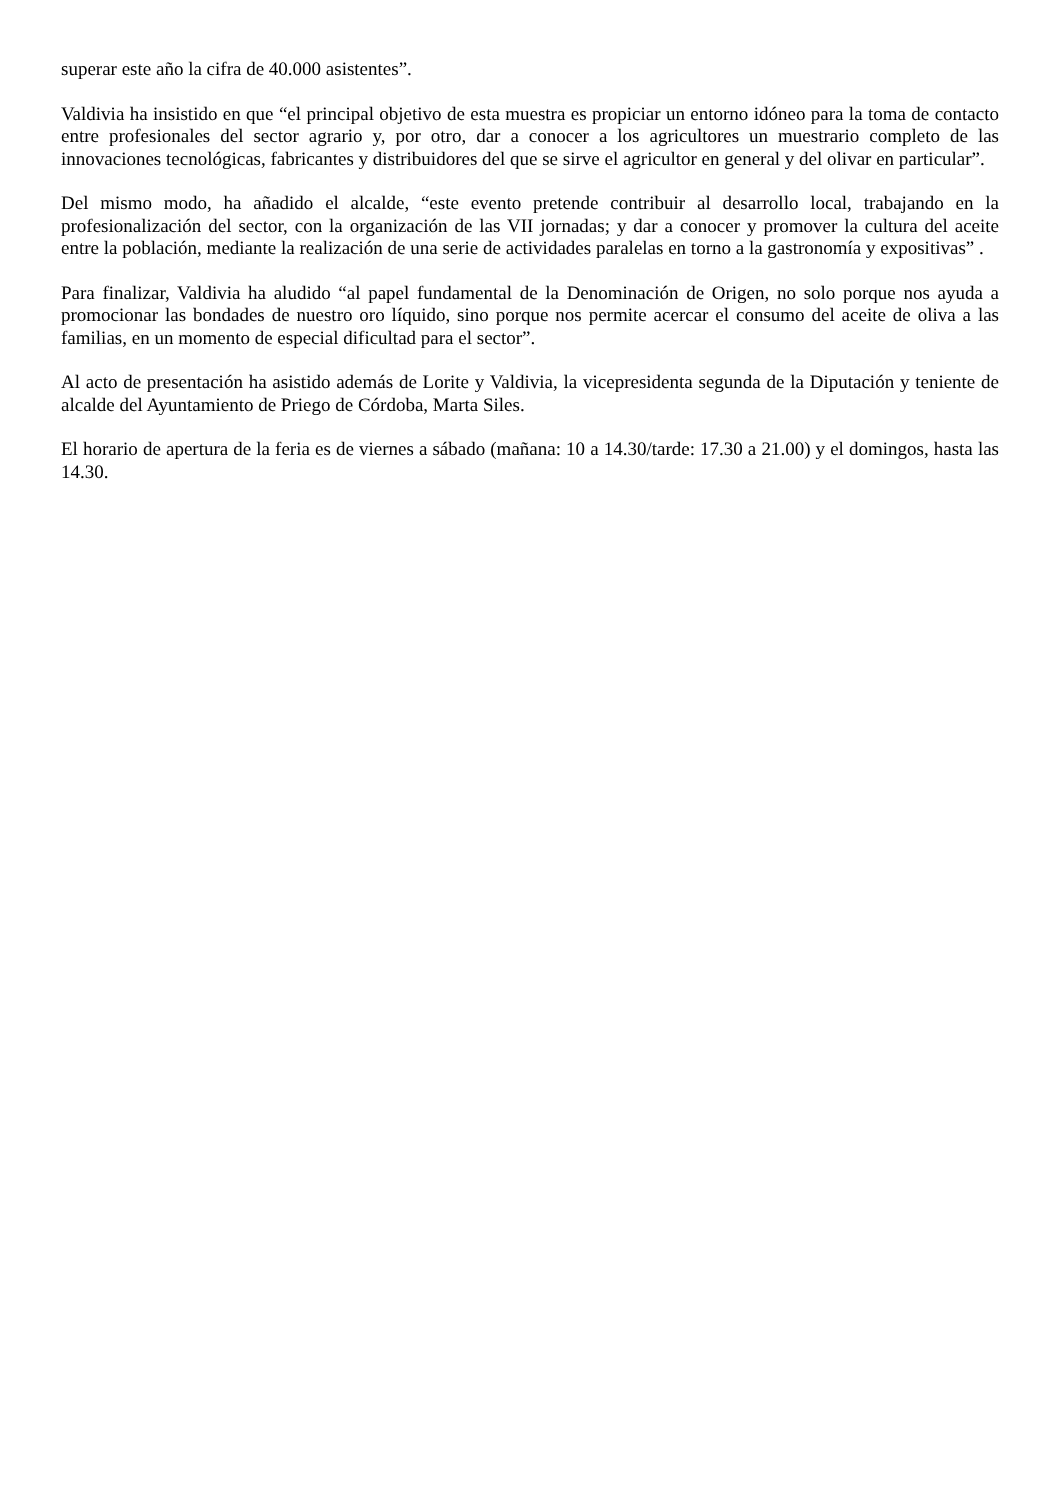superar este año la cifra de 40.000 asistentes”.
Valdivia ha insistido en que “el principal objetivo de esta muestra es propiciar un entorno idóneo para la toma de contacto entre profesionales del sector agrario y, por otro, dar a conocer a los agricultores un muestrario completo de las innovaciones tecnológicas, fabricantes y distribuidores del que se sirve el agricultor en general y del olivar en particular”.
Del mismo modo, ha añadido el alcalde, “este evento pretende contribuir al desarrollo local, trabajando en la profesionalización del sector, con la organización de las VII jornadas; y dar a conocer y promover la cultura del aceite entre la población, mediante la realización de una serie de actividades paralelas en torno a la gastronomía y expositivas” .
Para finalizar, Valdivia ha aludido “al papel fundamental de la Denominación de Origen, no solo porque nos ayuda a promocionar las bondades de nuestro oro líquido, sino porque nos permite acercar el consumo del aceite de oliva a las familias, en un momento de especial dificultad para el sector”.
Al acto de presentación ha asistido además de Lorite y Valdivia, la vicepresidenta segunda de la Diputación y teniente de alcalde del Ayuntamiento de Priego de Córdoba, Marta Siles.
El horario de apertura de la feria es de viernes a sábado (mañana: 10 a 14.30/tarde: 17.30 a 21.00) y el domingos, hasta las 14.30.